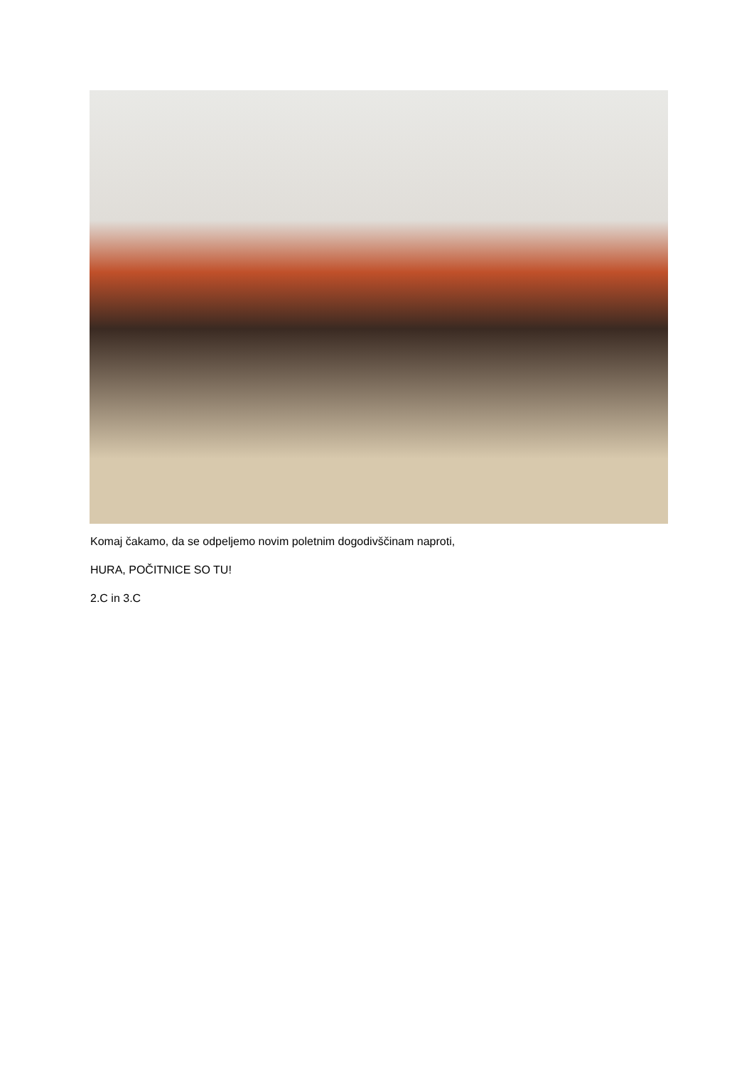Komaj čakamo, da se odpeljemo novim poletnim dogodivščinam naproti,
HURA, POČITNICE SO TU!
2.C in 3.C